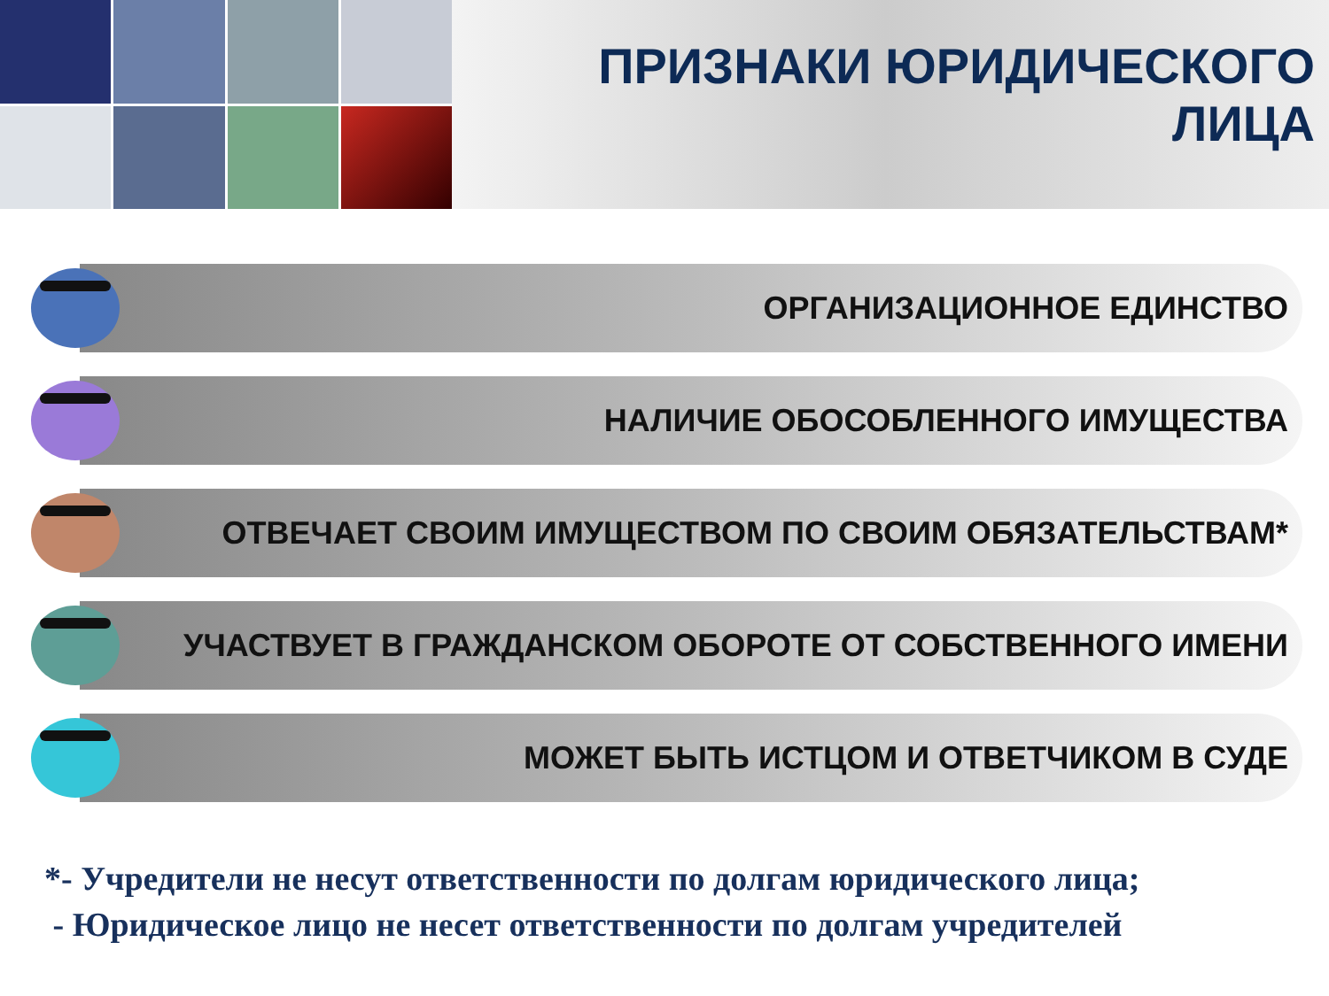ПРИЗНАКИ ЮРИДИЧЕСКОГО ЛИЦА
ОРГАНИЗАЦИОННОЕ ЕДИНСТВО
НАЛИЧИЕ ОБОСОБЛЕННОГО ИМУЩЕСТВА
ОТВЕЧАЕТ СВОИМ ИМУЩЕСТВОМ ПО СВОИМ ОБЯЗАТЕЛЬСТВАМ*
УЧАСТВУЕТ В ГРАЖДАНСКОМ ОБОРОТЕ ОТ СОБСТВЕННОГО ИМЕНИ
МОЖЕТ БЫТЬ ИСТЦОМ И ОТВЕТЧИКОМ В СУДЕ
*- Учредители не несут ответственности по долгам юридического лица;
- Юридическое лицо не несет ответственности по долгам учредителей